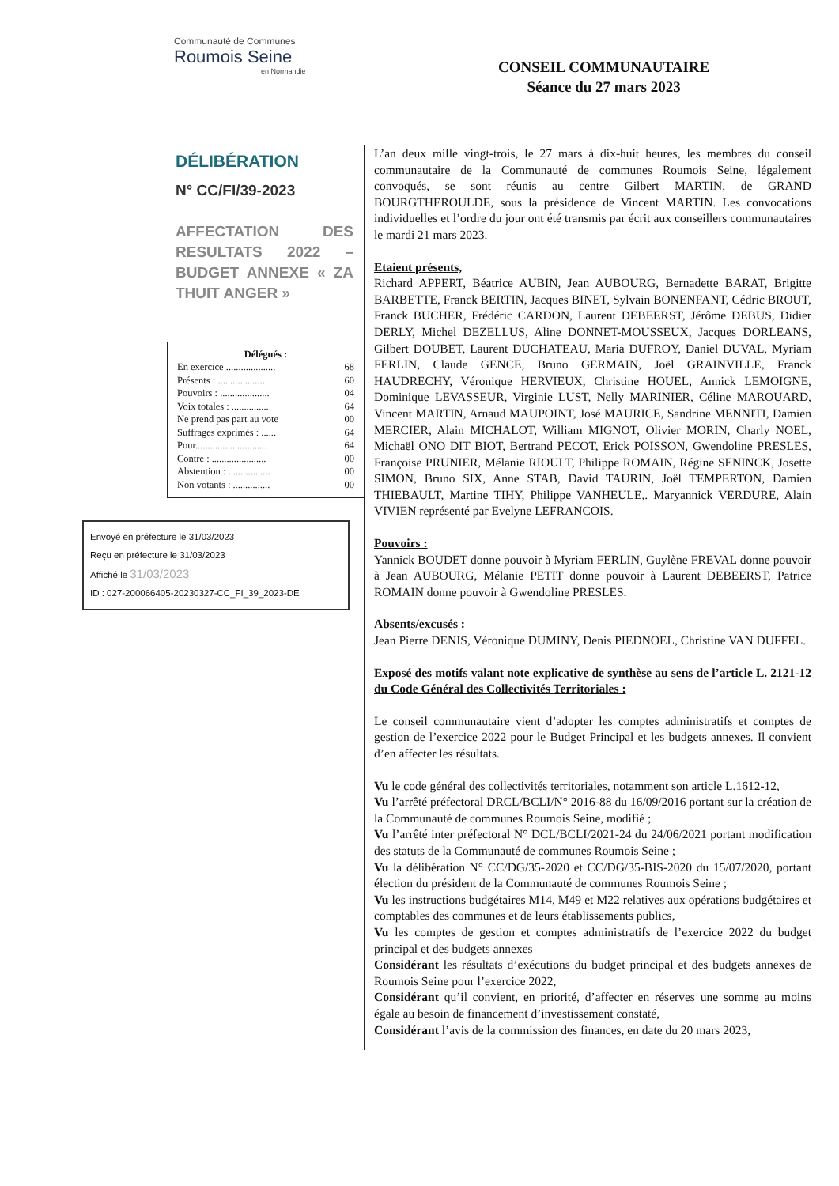Communauté de Communes
Roumois Seine
en Normandie
CONSEIL COMMUNAUTAIRE
Séance du 27 mars 2023
DÉLIBÉRATION
N° CC/FI/39-2023
AFFECTATION DES RESULTATS 2022 – BUDGET ANNEXE « ZA THUIT ANGER »
Délégués :
| En exercice .................... | 68 |
| Présents : .................... | 60 |
| Pouvoirs : .................... | 04 |
| Voix totales : ............... | 64 |
| Ne prend pas part au vote | 00 |
| Suffrages exprimés : ...... | 64 |
| Pour............................. | 64 |
| Contre : ...................... | 00 |
| Abstention : ................. | 00 |
| Non votants : ............... | 00 |
Envoyé en préfecture le 31/03/2023
Reçu en préfecture le 31/03/2023
Affiché le 31/03/2023
ID : 027-200066405-20230327-CC_FI_39_2023-DE
L’an deux mille vingt-trois, le 27 mars à dix-huit heures, les membres du conseil communautaire de la Communauté de communes Roumois Seine, légalement convoqués, se sont réunis au centre Gilbert MARTIN, de GRAND BOURGTHEROULDE, sous la présidence de Vincent MARTIN. Les convocations individuelles et l’ordre du jour ont été transmis par écrit aux conseillers communautaires le mardi 21 mars 2023.
Etaient présents,
Richard APPERT, Béatrice AUBIN, Jean AUBOURG, Bernadette BARAT, Brigitte BARBETTE, Franck BERTIN, Jacques BINET, Sylvain BONENFANT, Cédric BROUT, Franck BUCHER, Frédéric CARDON, Laurent DEBEERST, Jérôme DEBUS, Didier DERLY, Michel DEZELLUS, Aline DONNET-MOUSSEUX, Jacques DORLEANS, Gilbert DOUBET, Laurent DUCHATEAU, Maria DUFROY, Daniel DUVAL, Myriam FERLIN, Claude GENCE, Bruno GERMAIN, Joël GRAINVILLE, Franck HAUDRECHY, Véronique HERVIEUX, Christine HOUEL, Annick LEMOIGNE, Dominique LEVASSEUR, Virginie LUST, Nelly MARINIER, Céline MAROUARD, Vincent MARTIN, Arnaud MAUPOINT, José MAURICE, Sandrine MENNITI, Damien MERCIER, Alain MICHALOT, William MIGNOT, Olivier MORIN, Charly NOEL, Michaël ONO DIT BIOT, Bertrand PECOT, Erick POISSON, Gwendoline PRESLES, Françoise PRUNIER, Mélanie RIOULT, Philippe ROMAIN, Régine SENINCK, Josette SIMON, Bruno SIX, Anne STAB, David TAURIN, Joël TEMPERTON, Damien THIEBAULT, Martine TIHY, Philippe VANHEULE,. Maryannick VERDURE, Alain VIVIEN représenté par Evelyne LEFRANCOIS.
Pouvoirs :
Yannick BOUDET donne pouvoir à Myriam FERLIN, Guylène FREVAL donne pouvoir à Jean AUBOURG, Mélanie PETIT donne pouvoir à Laurent DEBEERST, Patrice ROMAIN donne pouvoir à Gwendoline PRESLES.
Absents/excusés :
Jean Pierre DENIS, Véronique DUMINY, Denis PIEDNOEL, Christine VAN DUFFEL.
Exposé des motifs valant note explicative de synthèse au sens de l’article L. 2121-12 du Code Général des Collectivités Territoriales :
Le conseil communautaire vient d’adopter les comptes administratifs et comptes de gestion de l’exercice 2022 pour le Budget Principal et les budgets annexes. Il convient d’en affecter les résultats.
Vu le code général des collectivités territoriales, notamment son article L.1612-12,
Vu l’arrêté préfectoral DRCL/BCLI/N° 2016-88 du 16/09/2016 portant sur la création de la Communauté de communes Roumois Seine, modifié ;
Vu l’arrêté inter préfectoral N° DCL/BCLI/2021-24 du 24/06/2021 portant modification des statuts de la Communauté de communes Roumois Seine ;
Vu la délibération N° CC/DG/35-2020 et CC/DG/35-BIS-2020 du 15/07/2020, portant élection du président de la Communauté de communes Roumois Seine ;
Vu les instructions budgétaires M14, M49 et M22 relatives aux opérations budgétaires et comptables des communes et de leurs établissements publics,
Vu les comptes de gestion et comptes administratifs de l’exercice 2022 du budget principal et des budgets annexes
Considérant les résultats d’exécutions du budget principal et des budgets annexes de Roumois Seine pour l’exercice 2022,
Considérant qu’il convient, en priorité, d’affecter en réserves une somme au moins égale au besoin de financement d’investissement constaté,
Considérant l’avis de la commission des finances, en date du 20 mars 2023,